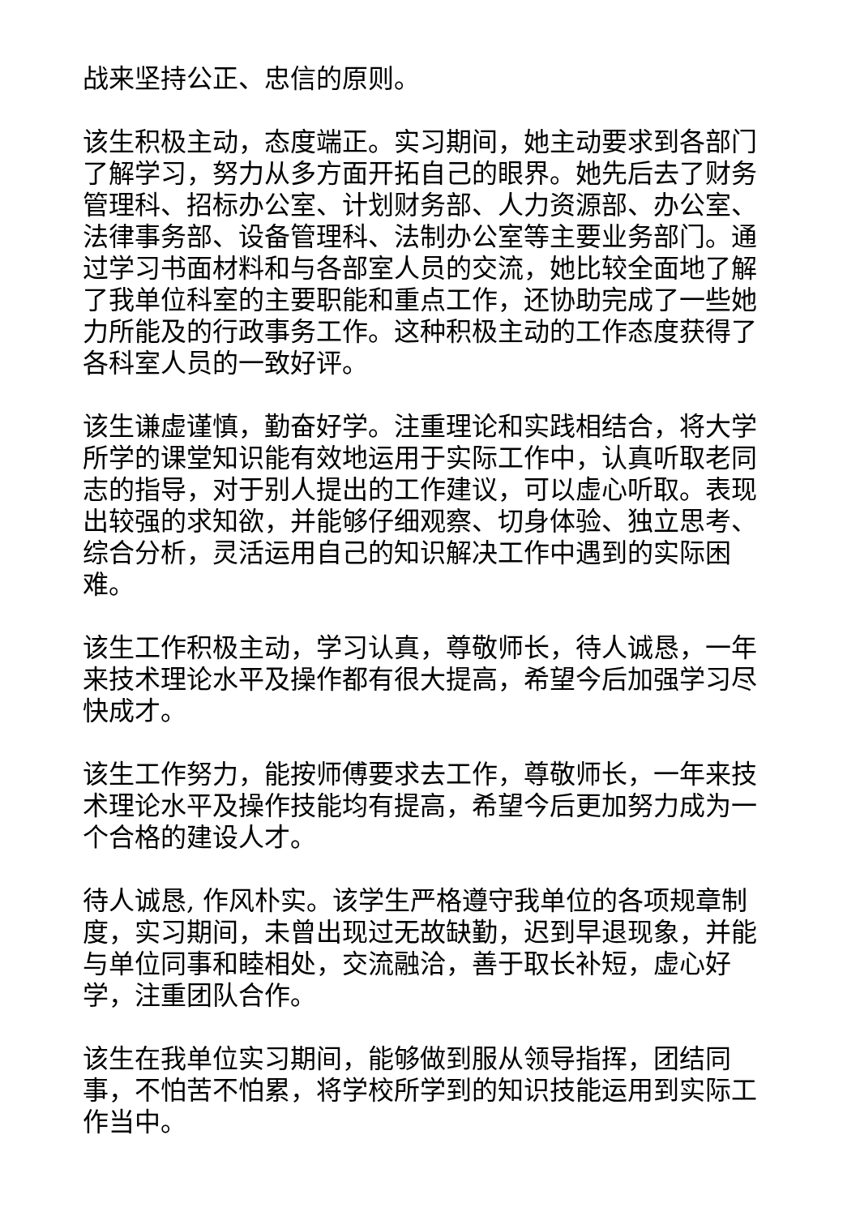战来坚持公正、忠信的原则。
该生积极主动，态度端正。实习期间，她主动要求到各部门了解学习，努力从多方面开拓自己的眼界。她先后去了财务管理科、招标办公室、计划财务部、人力资源部、办公室、法律事务部、设备管理科、法制办公室等主要业务部门。通过学习书面材料和与各部室人员的交流，她比较全面地了解了我单位科室的主要职能和重点工作，还协助完成了一些她力所能及的行政事务工作。这种积极主动的工作态度获得了各科室人员的一致好评。
该生谦虚谨慎，勤奋好学。注重理论和实践相结合，将大学所学的课堂知识能有效地运用于实际工作中，认真听取老同志的指导，对于别人提出的工作建议，可以虚心听取。表现出较强的求知欲，并能够仔细观察、切身体验、独立思考、综合分析，灵活运用自己的知识解决工作中遇到的实际困难。
该生工作积极主动，学习认真，尊敬师长，待人诚恳，一年来技术理论水平及操作都有很大提高，希望今后加强学习尽快成才。
该生工作努力，能按师傅要求去工作，尊敬师长，一年来技术理论水平及操作技能均有提高，希望今后更加努力成为一个合格的建设人才。
待人诚恳, 作风朴实。该学生严格遵守我单位的各项规章制度，实习期间，未曾出现过无故缺勤，迟到早退现象，并能与单位同事和睦相处，交流融洽，善于取长补短，虚心好学，注重团队合作。
该生在我单位实习期间，能够做到服从领导指挥，团结同事，不怕苦不怕累，将学校所学到的知识技能运用到实际工作当中。